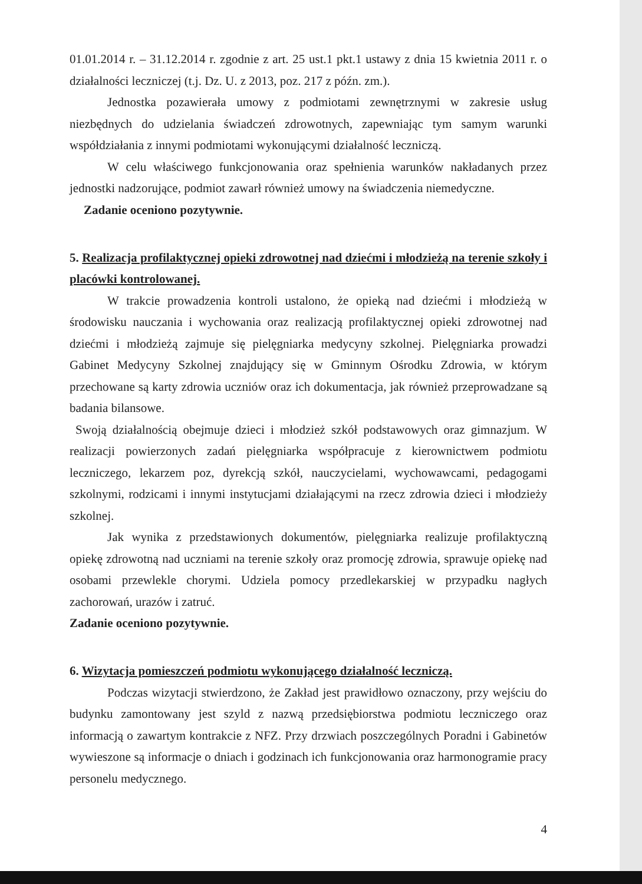01.01.2014 r. – 31.12.2014 r. zgodnie z art. 25 ust.1 pkt.1 ustawy z dnia 15 kwietnia 2011 r. o działalności leczniczej (t.j. Dz. U. z 2013, poz. 217 z późn. zm.).
Jednostka pozawierała umowy z podmiotami zewnętrznymi w zakresie usług niezbędnych do udzielania świadczeń zdrowotnych, zapewniając tym samym warunki współdziałania z innymi podmiotami wykonującymi działalność leczniczą.
W celu właściwego funkcjonowania oraz spełnienia warunków nakładanych przez jednostki nadzorujące, podmiot zawarł również umowy na świadczenia niemedyczne.
Zadanie oceniono pozytywnie.
5. Realizacja profilaktycznej opieki zdrowotnej nad dziećmi i młodzieżą na terenie szkoły i placówki kontrolowanej.
W trakcie prowadzenia kontroli ustalono, że opieką nad dziećmi i młodzieżą w środowisku nauczania i wychowania oraz realizacją profilaktycznej opieki zdrowotnej nad dziećmi i młodzieżą zajmuje się pielęgniarka medycyny szkolnej. Pielęgniarka prowadzi Gabinet Medycyny Szkolnej znajdujący się w Gminnym Ośrodku Zdrowia, w którym przechowane są karty zdrowia uczniów oraz ich dokumentacja, jak również przeprowadzane są badania bilansowe.
Swoją działalnością obejmuje dzieci i młodzież szkół podstawowych oraz gimnazjum. W realizacji powierzonych zadań pielęgniarka współpracuje z kierownictwem podmiotu leczniczego, lekarzem poz, dyrekcją szkół, nauczycielami, wychowawcami, pedagogami szkolnymi, rodzicami i innymi instytucjami działającymi na rzecz zdrowia dzieci i młodzieży szkolnej.
Jak wynika z przedstawionych dokumentów, pielęgniarka realizuje profilaktyczną opiekę zdrowotną nad uczniami na terenie szkoły oraz promocję zdrowia, sprawuje opiekę nad osobami przewlekle chorymi. Udziela pomocy przedlekarskiej w przypadku nagłych zachorowań, urazów i zatruć.
Zadanie oceniono pozytywnie.
6. Wizytacja pomieszczeń podmiotu wykonującego działalność leczniczą.
Podczas wizytacji stwierdzono, że Zakład jest prawidłowo oznaczony, przy wejściu do budynku zamontowany jest szyld z nazwą przedsiębiorstwa podmiotu leczniczego oraz informacją o zawartym kontrakcie z NFZ. Przy drzwiach poszczególnych Poradni i Gabinetów wywieszone są informacje o dniach i godzinach ich funkcjonowania oraz harmonogramie pracy personelu medycznego.
4